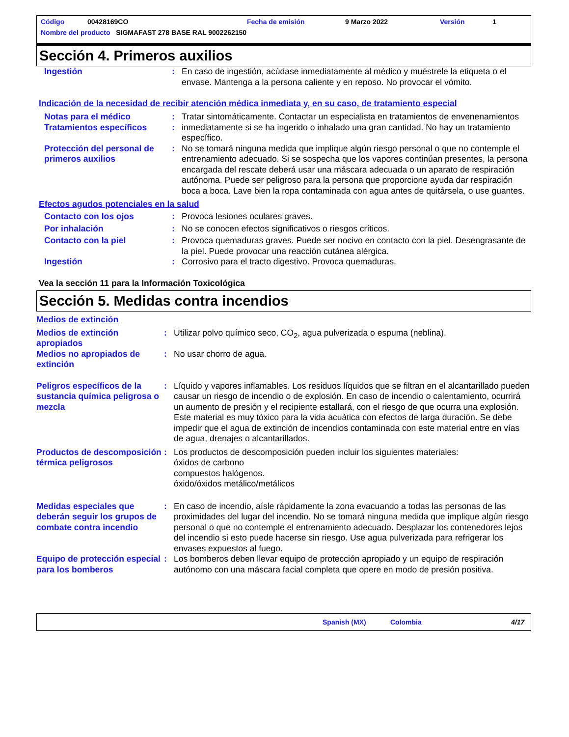Código 00428169CO Fecha de emisión 9 Marzo 2022 Versión 1
Nombre del producto SIGMAFAST 278 BASE RAL 9002262150
Sección 4. Primeros auxilios
Ingestión : En caso de ingestión, acúdase inmediatamente al médico y muéstrele la etiqueta o el envase. Mantenga a la persona caliente y en reposo. No provocar el vómito.
Indicación de la necesidad de recibir atención médica inmediata y, en su caso, de tratamiento especial
Notas para el médico
Tratamientos específicos
:
:
Tratar sintomáticamente. Contactar un especialista en tratamientos de envenenamientos inmediatamente si se ha ingerido o inhalado una gran cantidad. No hay un tratamiento específico.
Protección del personal de primeros auxilios
: No se tomará ninguna medida que implique algún riesgo personal o que no contemple el entrenamiento adecuado. Si se sospecha que los vapores continúan presentes, la persona encargada del rescate deberá usar una máscara adecuada o un aparato de respiración autónoma. Puede ser peligroso para la persona que proporcione ayuda dar respiración boca a boca. Lave bien la ropa contaminada con agua antes de quitársela, o use guantes.
Efectos agudos potenciales en la salud
Contacto con los ojos : Provoca lesiones oculares graves.
Por inhalación : No se conocen efectos significativos o riesgos críticos.
Contacto con la piel : Provoca quemaduras graves. Puede ser nocivo en contacto con la piel. Desengrasante de la piel. Puede provocar una reacción cutánea alérgica.
Ingestión : Corrosivo para el tracto digestivo. Provoca quemaduras.
Vea la sección 11 para la Información Toxicológica
Sección 5. Medidas contra incendios
Medios de extinción
Medios de extinción apropiados
: Utilizar polvo químico seco, CO<sub>2</sub>, agua pulverizada o espuma (neblina).
Medios no apropiados de extinción
: No usar chorro de agua.
Peligros específicos de la sustancia química peligrosa o mezcla
: Líquido y vapores inflamables. Los residuos líquidos que se filtran en el alcantarillado pueden causar un riesgo de incendio o de explosión. En caso de incendio o calentamiento, ocurrirá un aumento de presión y el recipiente estallará, con el riesgo de que ocurra una explosión. Este material es muy tóxico para la vida acuática con efectos de larga duración. Se debe impedir que el agua de extinción de incendios contaminada con este material entre en vías de agua, drenajes o alcantarillados.
Productos de descomposición térmica peligrosos
: Los productos de descomposición pueden incluir los siguientes materiales:
óxidos de carbono
compuestos halógenos.
óxido/óxidos metálico/metálicos
Medidas especiales que deberán seguir los grupos de combate contra incendio
: En caso de incendio, aísle rápidamente la zona evacuando a todas las personas de las proximidades del lugar del incendio. No se tomará ninguna medida que implique algún riesgo personal o que no contemple el entrenamiento adecuado. Desplazar los contenedores lejos del incendio si esto puede hacerse sin riesgo. Use agua pulverizada para refrigerar los envases expuestos al fuego.
Equipo de protección especial para los bomberos
: Los bomberos deben llevar equipo de protección apropiado y un equipo de respiración autónomo con una máscara facial completa que opere en modo de presión positiva.
Spanish (MX) Colombia 4/17